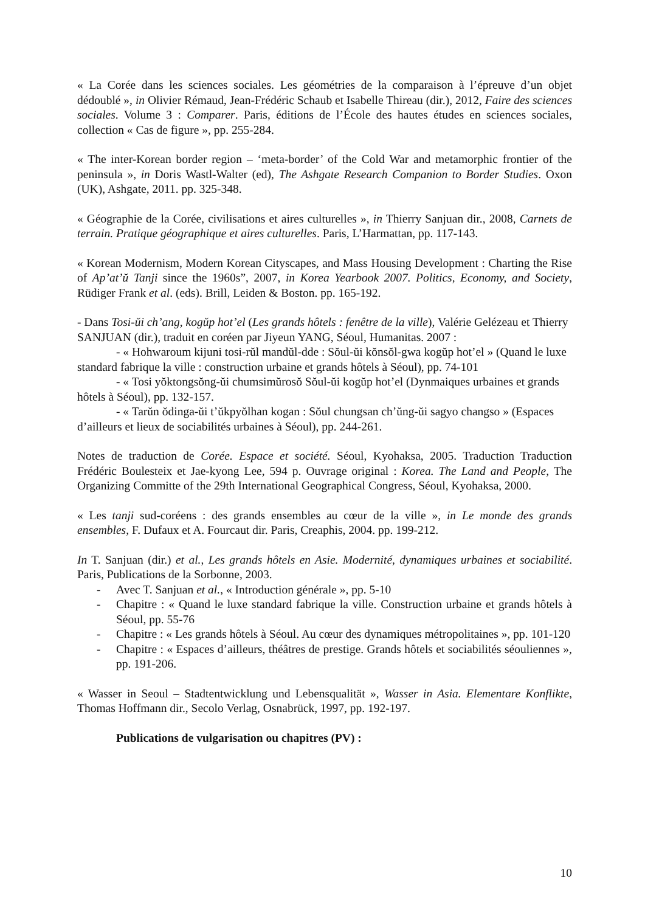« La Corée dans les sciences sociales. Les géométries de la comparaison à l’épreuve d’un objet dédoublé », in Olivier Rémaud, Jean-Frédéric Schaub et Isabelle Thireau (dir.), 2012, Faire des sciences sociales. Volume 3 : Comparer. Paris, éditions de l’École des hautes études en sciences sociales, collection « Cas de figure », pp. 255-284.
« The inter-Korean border region – ‘meta-border’ of the Cold War and metamorphic frontier of the peninsula », in Doris Wastl-Walter (ed), The Ashgate Research Companion to Border Studies. Oxon (UK), Ashgate, 2011. pp. 325-348.
« Géographie de la Corée, civilisations et aires culturelles », in Thierry Sanjuan dir., 2008, Carnets de terrain. Pratique géographique et aires culturelles. Paris, L’Harmattan, pp. 117-143.
« Korean Modernism, Modern Korean Cityscapes, and Mass Housing Development : Charting the Rise of Ap’at’ŭ Tanji since the 1960s”, 2007, in Korea Yearbook 2007. Politics, Economy, and Society, Rüdiger Frank et al. (eds). Brill, Leiden & Boston. pp. 165-192.
- Dans Tosi-ŭi ch’ang, kogŭp hot’el (Les grands hôtels : fenêtre de la ville), Valérie Gelézeau et Thierry SANJUAN (dir.), traduit en coréen par Jiyeun YANG, Séoul, Humanitas. 2007 :
- « Hohwaroum kijuni tosi-rŭl mandŭl-dde : Sŏul-ŭi kŏnsŏl-gwa kogŭp hot’el » (Quand le luxe standard fabrique la ville : construction urbaine et grands hôtels à Séoul), pp. 74-101
- « Tosi yŏktongsŏng-ŭi chumsimŭrosŏ Sŏul-ŭi kogŭp hot’el (Dynmaiques urbaines et grands hôtels à Séoul), pp. 132-157.
- « Tarŭn ŏdinga-ŭi t’ŭkpyŏlhan kogan : Sŏul chungsan ch’ŭng-ŭi sagyo changso » (Espaces d’ailleurs et lieux de sociabilités urbaines à Séoul), pp. 244-261.
Notes de traduction de Corée. Espace et société. Séoul, Kyohaksa, 2005. Traduction Traduction Frédéric Boulesteix et Jae-kyong Lee, 594 p. Ouvrage original : Korea. The Land and People, The Organizing Committe of the 29th International Geographical Congress, Séoul, Kyohaksa, 2000.
« Les tanji sud-coréens : des grands ensembles au cœur de la ville », in Le monde des grands ensembles, F. Dufaux et A. Fourcaut dir. Paris, Creaphis, 2004. pp. 199-212.
In T. Sanjuan (dir.) et al., Les grands hôtels en Asie. Modernité, dynamiques urbaines et sociabilité. Paris, Publications de la Sorbonne, 2003.
- Avec T. Sanjuan et al., « Introduction générale », pp. 5-10
- Chapitre : « Quand le luxe standard fabrique la ville. Construction urbaine et grands hôtels à Séoul, pp. 55-76
- Chapitre : « Les grands hôtels à Séoul. Au cœur des dynamiques métropolitaines », pp. 101-120
- Chapitre : « Espaces d’ailleurs, théâtres de prestige. Grands hôtels et sociabilités séouliennes », pp. 191-206.
« Wasser in Seoul – Stadtentwicklung und Lebensqualität », Wasser in Asia. Elementare Konflikte, Thomas Hoffmann dir., Secolo Verlag, Osnabrück, 1997, pp. 192-197.
Publications de vulgarisation ou chapitres (PV) :
10